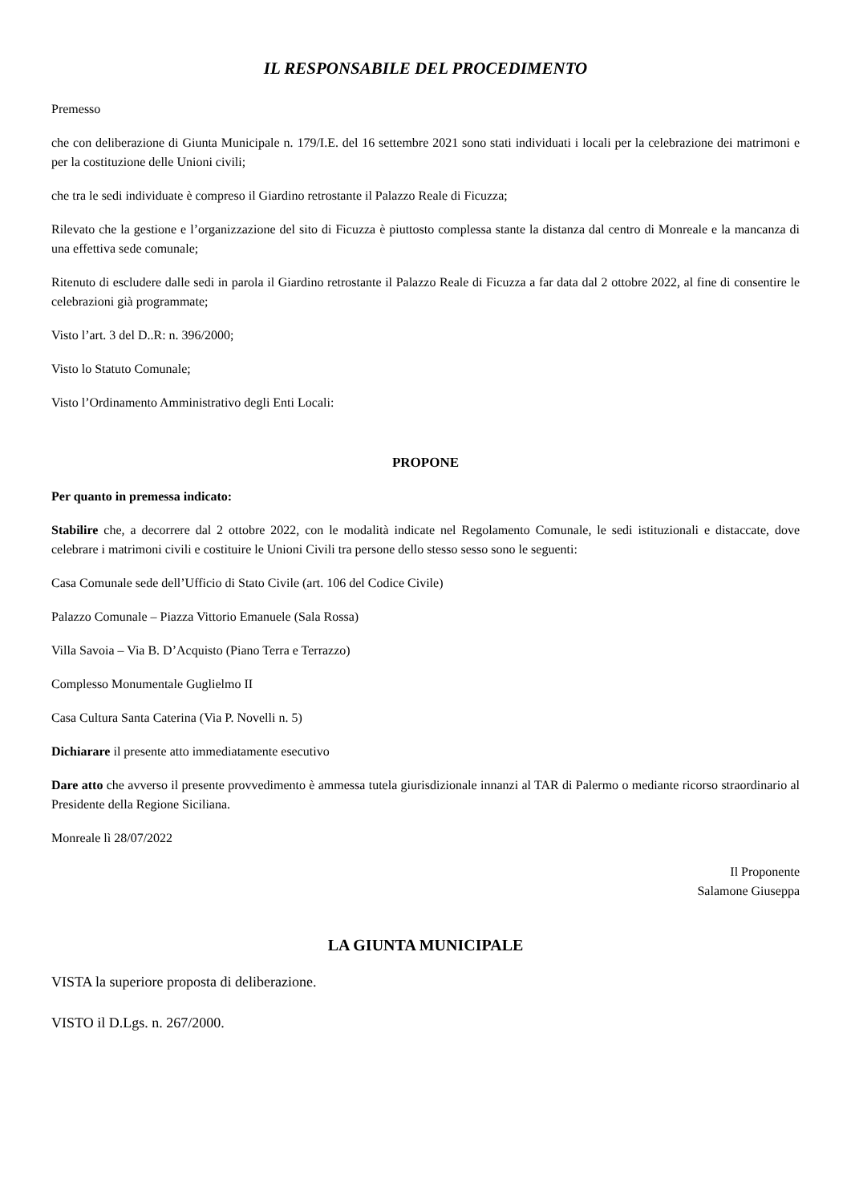IL RESPONSABILE DEL PROCEDIMENTO
Premesso
che con deliberazione di Giunta Municipale n. 179/I.E. del 16 settembre 2021 sono stati individuati i locali per la celebrazione dei matrimoni e per la costituzione delle Unioni civili;
che tra le sedi individuate è compreso il Giardino retrostante il Palazzo Reale di Ficuzza;
Rilevato che la gestione e l’organizzazione del sito di Ficuzza è piuttosto complessa stante la distanza dal centro di Monreale e la mancanza di una effettiva sede comunale;
Ritenuto di escludere dalle sedi in parola il Giardino retrostante il Palazzo Reale di Ficuzza a far data dal 2 ottobre 2022, al fine di consentire le celebrazioni già programmate;
Visto l’art. 3 del D..R: n. 396/2000;
Visto lo Statuto Comunale;
Visto l’Ordinamento Amministrativo degli Enti Locali:
PROPONE
Per quanto in premessa indicato:
Stabilire che, a decorrere dal 2 ottobre 2022, con le modalità indicate nel Regolamento Comunale, le sedi istituzionali e distaccate, dove celebrare i matrimoni civili e costituire le Unioni Civili tra persone dello stesso sesso sono le seguenti:
Casa Comunale sede dell’Ufficio di Stato Civile (art. 106 del Codice Civile)
Palazzo Comunale – Piazza Vittorio Emanuele (Sala Rossa)
Villa Savoia – Via B. D’Acquisto (Piano Terra e Terrazzo)
Complesso Monumentale Guglielmo II
Casa Cultura Santa Caterina (Via P. Novelli n. 5)
Dichiarare il presente atto immediatamente esecutivo
Dare atto che avverso il presente provvedimento è ammessa tutela giurisdizionale innanzi al TAR di Palermo o mediante ricorso straordinario al Presidente della Regione Siciliana.
Monreale lì 28/07/2022
Il Proponente
Salamone Giuseppa
LA GIUNTA MUNICIPALE
VISTA la superiore proposta di deliberazione.
VISTO il D.Lgs. n. 267/2000.